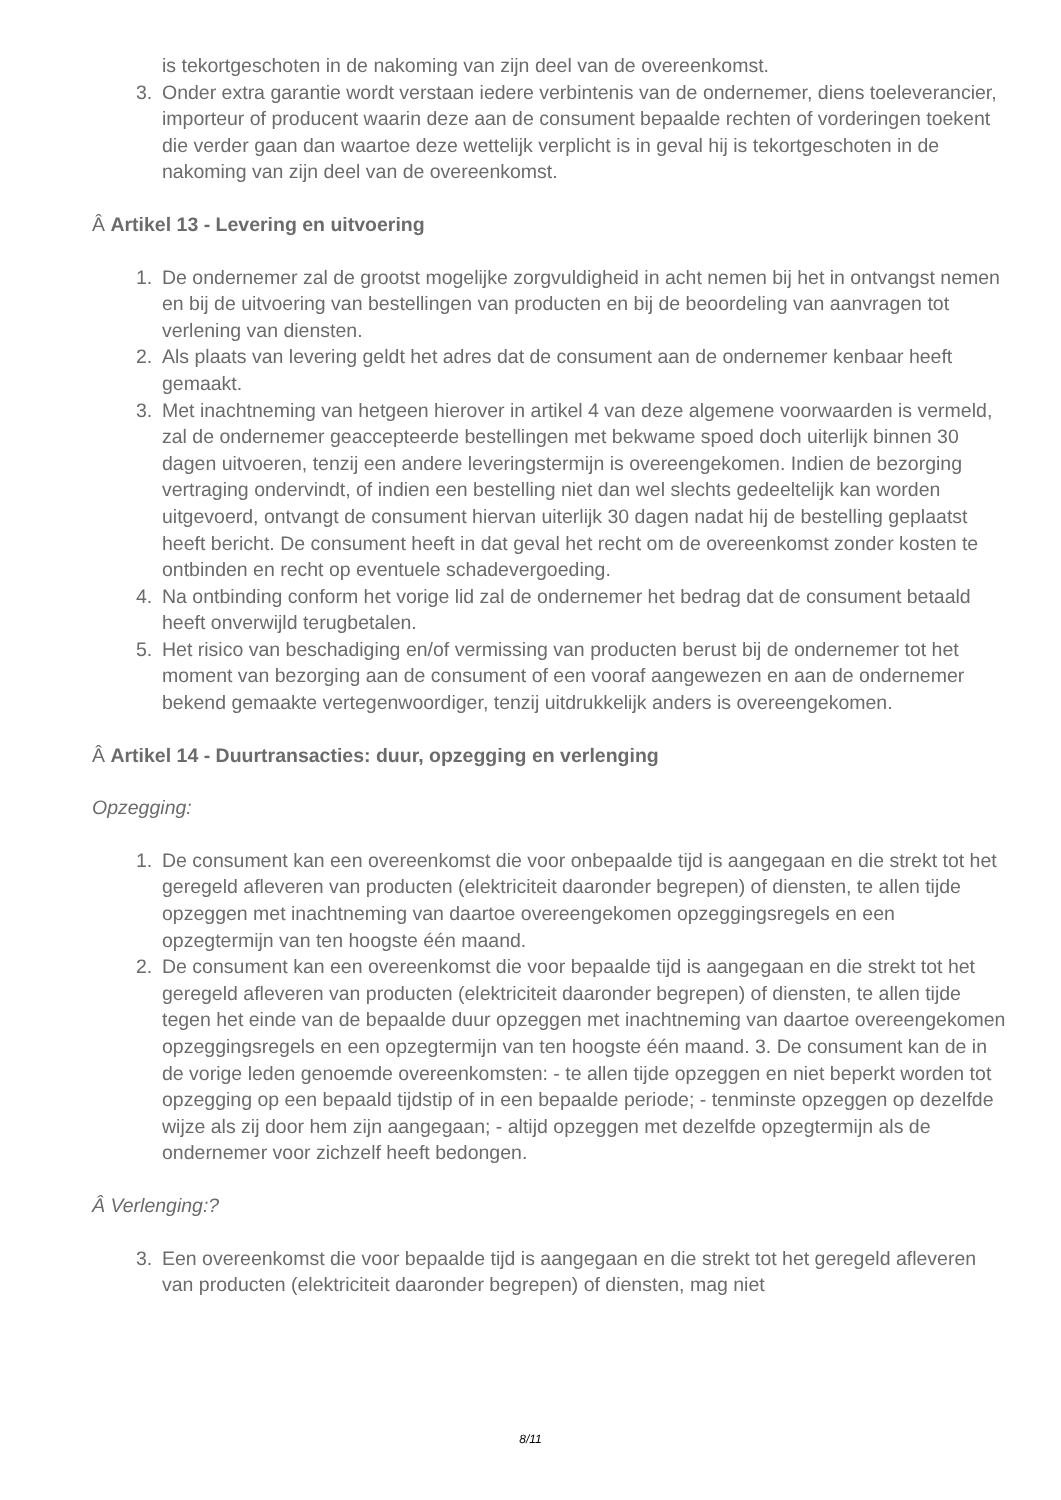is tekortgeschoten in de nakoming van zijn deel van de overeenkomst.
3. Onder extra garantie wordt verstaan iedere verbintenis van de ondernemer, diens toeleverancier, importeur of producent waarin deze aan de consument bepaalde rechten of vorderingen toekent die verder gaan dan waartoe deze wettelijk verplicht is in geval hij is tekortgeschoten in de nakoming van zijn deel van de overeenkomst.
Â Artikel 13 - Levering en uitvoering
1. De ondernemer zal de grootst mogelijke zorgvuldigheid in acht nemen bij het in ontvangst nemen en bij de uitvoering van bestellingen van producten en bij de beoordeling van aanvragen tot verlening van diensten.
2. Als plaats van levering geldt het adres dat de consument aan de ondernemer kenbaar heeft gemaakt.
3. Met inachtneming van hetgeen hierover in artikel 4 van deze algemene voorwaarden is vermeld, zal de ondernemer geaccepteerde bestellingen met bekwame spoed doch uiterlijk binnen 30 dagen uitvoeren, tenzij een andere leveringstermijn is overeengekomen. Indien de bezorging vertraging ondervindt, of indien een bestelling niet dan wel slechts gedeeltelijk kan worden uitgevoerd, ontvangt de consument hiervan uiterlijk 30 dagen nadat hij de bestelling geplaatst heeft bericht. De consument heeft in dat geval het recht om de overeenkomst zonder kosten te ontbinden en recht op eventuele schadevergoeding.
4. Na ontbinding conform het vorige lid zal de ondernemer het bedrag dat de consument betaald heeft onverwijld terugbetalen.
5. Het risico van beschadiging en/of vermissing van producten berust bij de ondernemer tot het moment van bezorging aan de consument of een vooraf aangewezen en aan de ondernemer bekend gemaakte vertegenwoordiger, tenzij uitdrukkelijk anders is overeengekomen.
Â Artikel 14 - Duurtransacties: duur, opzegging en verlenging
Opzegging:
1. De consument kan een overeenkomst die voor onbepaalde tijd is aangegaan en die strekt tot het geregeld afleveren van producten (elektriciteit daaronder begrepen) of diensten, te allen tijde opzeggen met inachtneming van daartoe overeengekomen opzeggingsregels en een opzegtermijn van ten hoogste één maand.
2. De consument kan een overeenkomst die voor bepaalde tijd is aangegaan en die strekt tot het geregeld afleveren van producten (elektriciteit daaronder begrepen) of diensten, te allen tijde tegen het einde van de bepaalde duur opzeggen met inachtneming van daartoe overeengekomen opzeggingsregels en een opzegtermijn van ten hoogste één maand. 3. De consument kan de in de vorige leden genoemde overeenkomsten: - te allen tijde opzeggen en niet beperkt worden tot opzegging op een bepaald tijdstip of in een bepaalde periode; - tenminste opzeggen op dezelfde wijze als zij door hem zijn aangegaan; - altijd opzeggen met dezelfde opzegtermijn als de ondernemer voor zichzelf heeft bedongen.
Â Verlenging:?
3. Een overeenkomst die voor bepaalde tijd is aangegaan en die strekt tot het geregeld afleveren van producten (elektriciteit daaronder begrepen) of diensten, mag niet
8/11